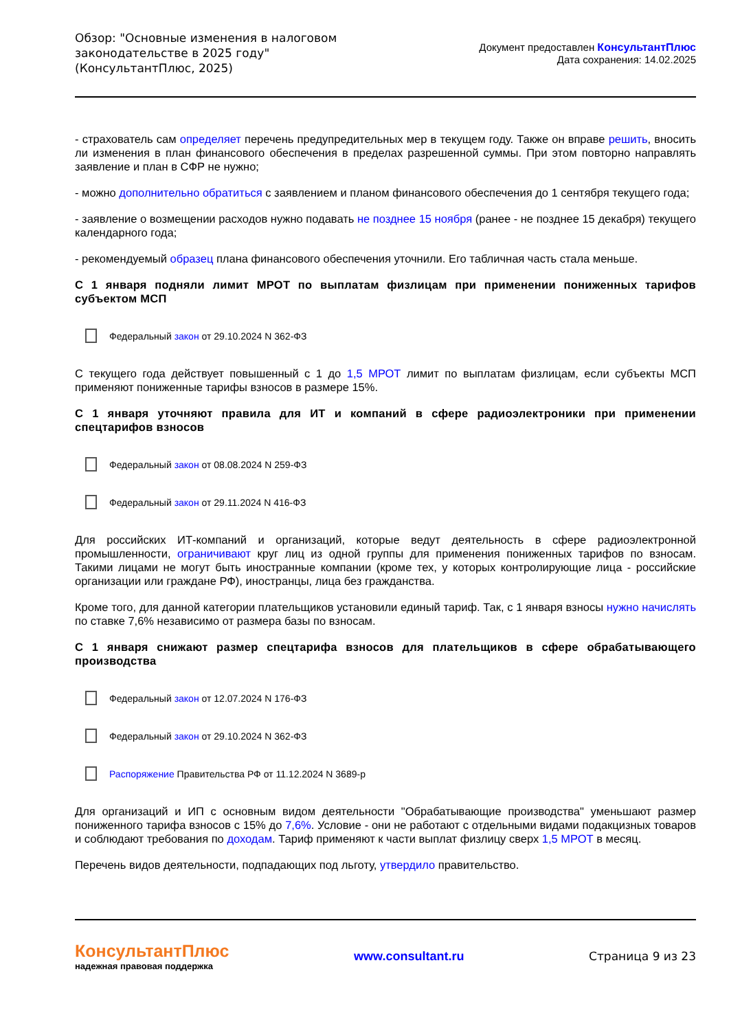Обзор: "Основные изменения в налоговом
законодательстве в 2025 году"
(КонсультантПлюс, 2025)
Документ предоставлен КонсультантПлюс
Дата сохранения: 14.02.2025
- страхователь сам определяет перечень предупредительных мер в текущем году. Также он вправе решить, вносить ли изменения в план финансового обеспечения в пределах разрешенной суммы. При этом повторно направлять заявление и план в СФР не нужно;
- можно дополнительно обратиться с заявлением и планом финансового обеспечения до 1 сентября текущего года;
- заявление о возмещении расходов нужно подавать не позднее 15 ноября (ранее - не позднее 15 декабря) текущего календарного года;
- рекомендуемый образец плана финансового обеспечения уточнили. Его табличная часть стала меньше.
С 1 января подняли лимит МРОТ по выплатам физлицам при применении пониженных тарифов субъектом МСП
Федеральный закон от 29.10.2024 N 362-ФЗ
С текущего года действует повышенный с 1 до 1,5 МРОТ лимит по выплатам физлицам, если субъекты МСП применяют пониженные тарифы взносов в размере 15%.
С 1 января уточняют правила для ИТ и компаний в сфере радиоэлектроники при применении спецтарифов взносов
Федеральный закон от 08.08.2024 N 259-ФЗ
Федеральный закон от 29.11.2024 N 416-ФЗ
Для российских ИТ-компаний и организаций, которые ведут деятельность в сфере радиоэлектронной промышленности, ограничивают круг лиц из одной группы для применения пониженных тарифов по взносам. Такими лицами не могут быть иностранные компании (кроме тех, у которых контролирующие лица - российские организации или граждане РФ), иностранцы, лица без гражданства.
Кроме того, для данной категории плательщиков установили единый тариф. Так, с 1 января взносы нужно начислять по ставке 7,6% независимо от размера базы по взносам.
С 1 января снижают размер спецтарифа взносов для плательщиков в сфере обрабатывающего производства
Федеральный закон от 12.07.2024 N 176-ФЗ
Федеральный закон от 29.10.2024 N 362-ФЗ
Распоряжение Правительства РФ от 11.12.2024 N 3689-р
Для организаций и ИП с основным видом деятельности "Обрабатывающие производства" уменьшают размер пониженного тарифа взносов с 15% до 7,6%. Условие - они не работают с отдельными видами подакцизных товаров и соблюдают требования по доходам. Тариф применяют к части выплат физлицу сверх 1,5 МРОТ в месяц.
Перечень видов деятельности, подпадающих под льготу, утвердило правительство.
КонсультантПлюс
надежная правовая поддержка
www.consultant.ru Страница 9 из 23